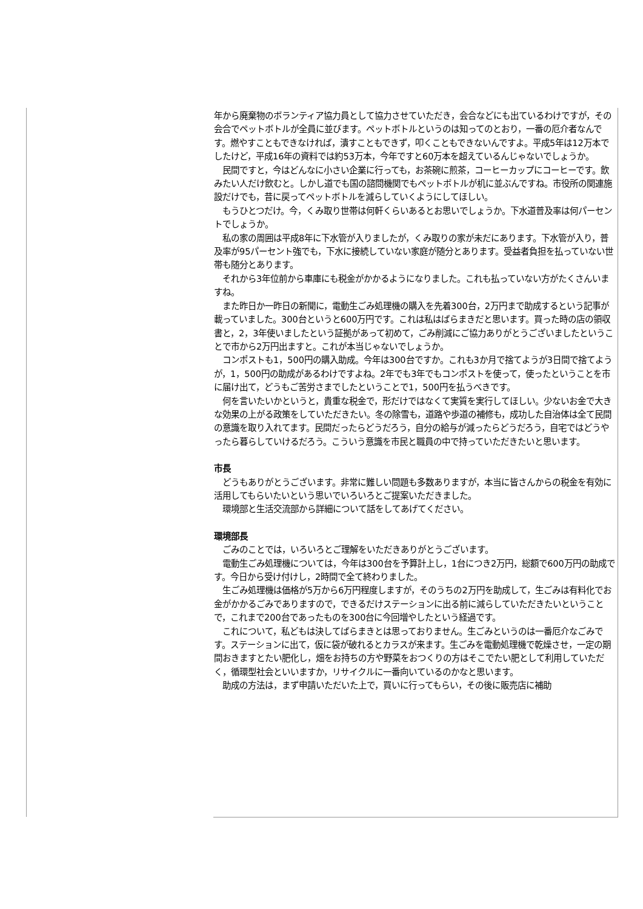年から廃棄物のボランティア協力員として協力させていただき，会合などにも出ているわけですが，その会合でペットボトルが全員に並びます。ペットボトルというのは知ってのとおり，一番の厄介者なんです。燃やすこともできなければ，潰すこともできず，叩くこともできないんですよ。平成5年は12万本でしたけど，平成16年の資料では約53万本，今年ですと60万本を超えているんじゃないでしょうか。
　民間ですと，今はどんなに小さい企業に行っても，お茶碗に煎茶，コーヒーカップにコーヒーです。飲みたい人だけ飲むと。しかし道でも国の諮問機関でもペットボトルが机に並ぶんですね。市役所の関連施設だけでも，昔に戻ってペットボトルを減らしていくようにしてほしい。
　もうひとつだけ。今，くみ取り世帯は何軒くらいあるとお思いでしょうか。下水道普及率は何パーセントでしょうか。
　私の家の周囲は平成8年に下水管が入りましたが，くみ取りの家が未だにあります。下水管が入り，普及率が95パーセント強でも，下水に接続していない家庭が随分とあります。受益者負担を払っていない世帯も随分とあります。
　それから3年位前から車庫にも税金がかかるようになりました。これも払っていない方がたくさんいますね。
　また昨日か一昨日の新聞に，電動生ごみ処理機の購入を先着300台，2万円まで助成するという記事が載っていました。300台というと600万円です。これは私はばらまきだと思います。買った時の店の領収書と，2，3年使いましたという証拠があって初めて，ごみ削減にご協力ありがとうございましたということで市から2万円出ますと。これが本当じゃないでしょうか。
　コンポストも1，500円の購入助成。今年は300台ですか。これも3か月で捨てようが3日間で捨てようが，1，500円の助成があるわけですよね。2年でも3年でもコンポストを使って，使ったということを市に届け出て，どうもご苦労さまでしたということで1，500円を払うべきです。
　何を言いたいかというと，貴重な税金で，形だけではなくて実質を実行してほしい。少ないお金で大きな効果の上がる政策をしていただきたい。冬の除雪も，道路や歩道の補修も，成功した自治体は全て民間の意識を取り入れてます。民間だったらどうだろう，自分の給与が減ったらどうだろう，自宅ではどうやったら暮らしていけるだろう。こういう意識を市民と職員の中で持っていただきたいと思います。
市長
　どうもありがとうございます。非常に難しい問題も多数ありますが，本当に皆さんからの税金を有効に活用してもらいたいという思いでいろいろとご提案いただきました。
　環境部と生活交流部から詳細について話をしてあげてください。
環境部長
　ごみのことでは，いろいろとご理解をいただきありがとうございます。
　電動生ごみ処理機については，今年は300台を予算計上し，1台につき2万円，総額で600万円の助成です。今日から受け付けし，2時間で全て終わりました。
　生ごみ処理機は価格が5万から6万円程度しますが，そのうちの2万円を助成して，生ごみは有料化でお金がかかるごみでありますので，できるだけステーションに出る前に減らしていただきたいということで，これまで200台であったものを300台に今回増やしたという経過です。
　これについて，私どもは決してばらまきとは思っておりません。生ごみというのは一番厄介なごみです。ステーションに出て，仮に袋が破れるとカラスが来ます。生ごみを電動処理機で乾燥させ，一定の期間おきますとたい肥化し，畑をお持ちの方や野菜をおつくりの方はそこでたい肥として利用していただく，循環型社会といいますか，リサイクルに一番向いているのかなと思います。
　助成の方法は，まず申請いただいた上で，買いに行ってもらい，その後に販売店に補助